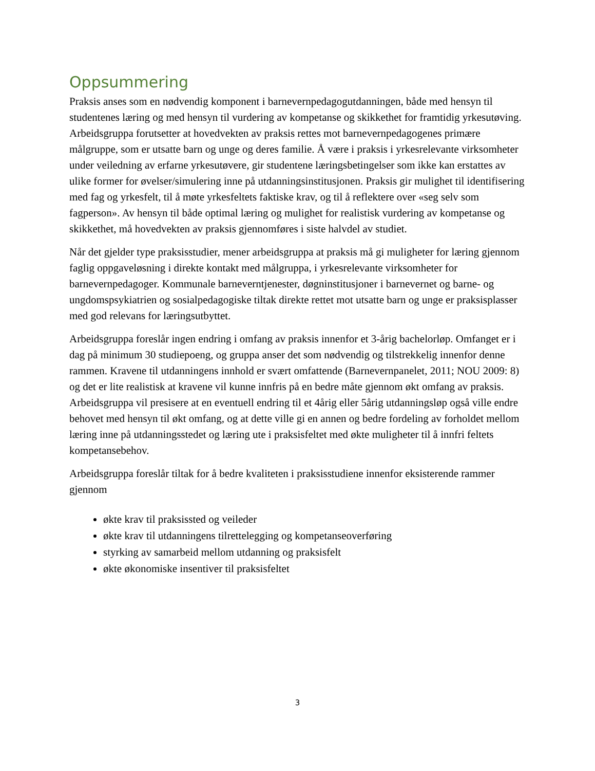Oppsummering
Praksis anses som en nødvendig komponent i barnevernpedagogutdanningen, både med hensyn til studentenes læring og med hensyn til vurdering av kompetanse og skikkethet for framtidig yrkesutøving. Arbeidsgruppa forutsetter at hovedvekten av praksis rettes mot barnevernpedagogenes primære målgruppe, som er utsatte barn og unge og deres familie. Å være i praksis i yrkesrelevante virksomheter under veiledning av erfarne yrkesutøvere, gir studentene læringsbetingelser som ikke kan erstattes av ulike former for øvelser/simulering inne på utdanningsinstitusjonen. Praksis gir mulighet til identifisering med fag og yrkesfelt, til å møte yrkesfeltets faktiske krav, og til å reflektere over «seg selv som fagperson». Av hensyn til både optimal læring og mulighet for realistisk vurdering av kompetanse og skikkethet, må hovedvekten av praksis gjennomføres i siste halvdel av studiet.
Når det gjelder type praksisstudier, mener arbeidsgruppa at praksis må gi muligheter for læring gjennom faglig oppgaveløsning i direkte kontakt med målgruppa, i yrkesrelevante virksomheter for barnevernpedagoger. Kommunale barneverntjenester, døgninstitusjoner i barnevernet og barne- og ungdomspsykiatrien og sosialpedagogiske tiltak direkte rettet mot utsatte barn og unge er praksisplasser med god relevans for læringsutbyttet.
Arbeidsgruppa foreslår ingen endring i omfang av praksis innenfor et 3-årig bachelorløp. Omfanget er i dag på minimum 30 studiepoeng, og gruppa anser det som nødvendig og tilstrekkelig innenfor denne rammen. Kravene til utdanningens innhold er svært omfattende (Barnevernpanelet, 2011; NOU 2009: 8) og det er lite realistisk at kravene vil kunne innfris på en bedre måte gjennom økt omfang av praksis. Arbeidsgruppa vil presisere at en eventuell endring til et 4årig eller 5årig utdanningsløp også ville endre behovet med hensyn til økt omfang, og at dette ville gi en annen og bedre fordeling av forholdet mellom læring inne på utdanningsstedet og læring ute i praksisfeltet med økte muligheter til å innfri feltets kompetansebehov.
Arbeidsgruppa foreslår tiltak for å bedre kvaliteten i praksisstudiene innenfor eksisterende rammer gjennom
økte krav til praksissted og veileder
økte krav til utdanningens tilrettelegging og kompetanseoverføring
styrking av samarbeid mellom utdanning og praksisfelt
økte økonomiske insentiver til praksisfeltet
3